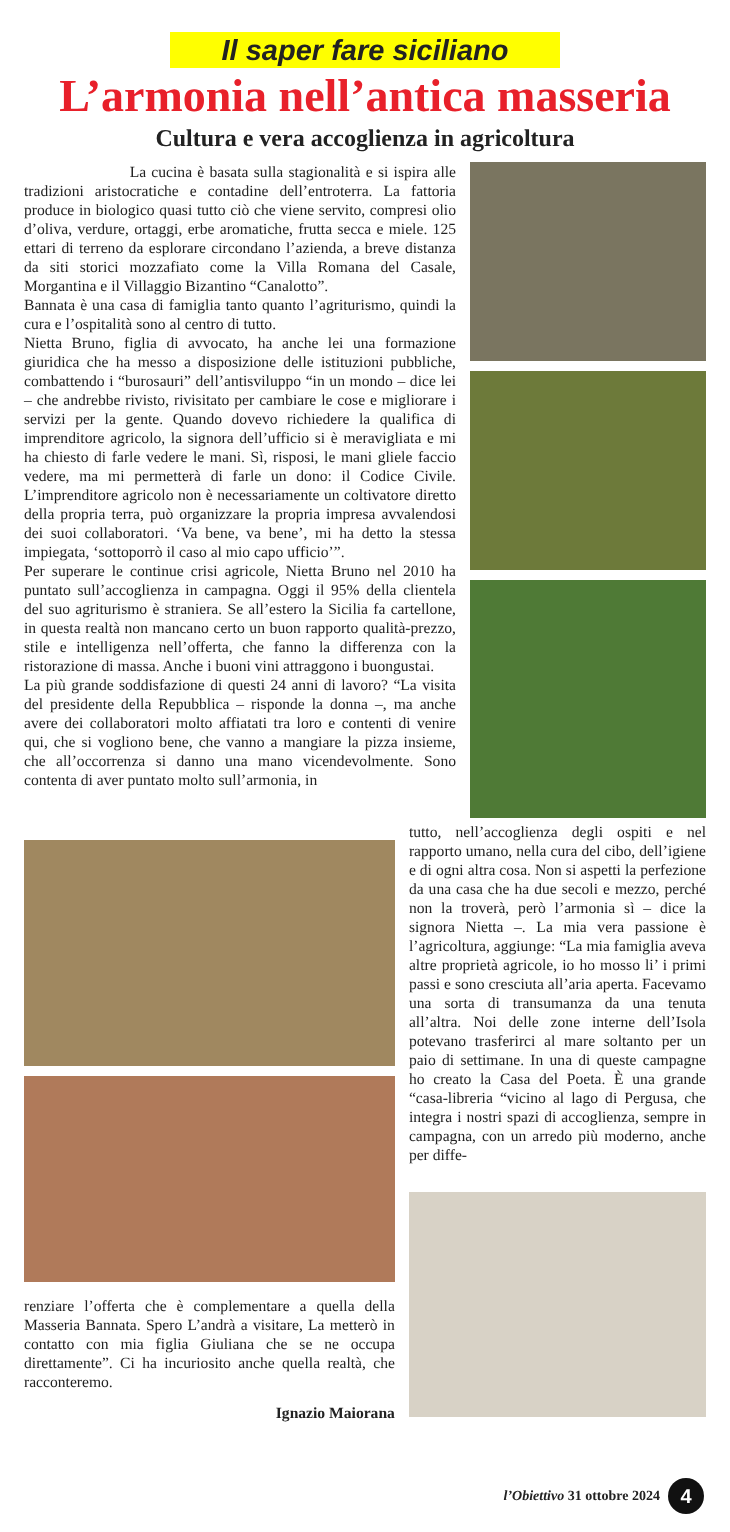Il saper fare siciliano
L’armonia nell’antica masseria
Cultura e vera accoglienza in agricoltura
La cucina è basata sulla stagionalità e si ispira alle tradizioni aristocratiche e contadine dell’entroterra. La fattoria produce in biologico quasi tutto ciò che viene servito, compresi olio d’oliva, verdure, ortaggi, erbe aromatiche, frutta secca e miele. 125 ettari di terreno da esplorare circondano l’azienda, a breve distanza da siti storici mozzafiato come la Villa Romana del Casale, Morgantina e il Villaggio Bizantino “Canalotto”.
Bannata è una casa di famiglia tanto quanto l’agriturismo, quindi la cura e l’ospitalità sono al centro di tutto.
Nietta Bruno, figlia di avvocato, ha anche lei una formazione giuridica che ha messo a disposizione delle istituzioni pubbliche, combattendo i “burosauri” dell’antisviluppo “in un mondo – dice lei – che andrebbe rivisto, rivisitato per cambiare le cose e migliorare i servizi per la gente. Quando dovevo richiedere la qualifica di imprenditore agricolo, la signora dell’ufficio si è meravigliata e mi ha chiesto di farle vedere le mani. Sì, risposi, le mani gliele faccio vedere, ma mi permetterà di farle un dono: il Codice Civile. L’imprenditore agricolo non è necessariamente un coltivatore diretto della propria terra, può organizzare la propria impresa avvalendosi dei suoi collaboratori. ‘Va bene, va bene’, mi ha detto la stessa impiegata, ‘sottoporrò il caso al mio capo ufficio’”.
Per superare le continue crisi agricole, Nietta Bruno nel 2010 ha puntato sull’accoglienza in campagna. Oggi il 95% della clientela del suo agriturismo è straniera. Se all’estero la Sicilia fa cartellone, in questa realtà non mancano certo un buon rapporto qualità-prezzo, stile e intelligenza nell’offerta, che fanno la differenza con la ristorazione di massa. Anche i buoni vini attraggono i buongustai.
La più grande soddisfazione di questi 24 anni di lavoro? “La visita del presidente della Repubblica – risponde la donna –, ma anche avere dei collaboratori molto affiatati tra loro e contenti di venire qui, che si vogliono bene, che vanno a mangiare la pizza insieme, che all’occorrenza si danno una mano vicendevolmente. Sono contenta di aver puntato molto sull’armonia, in
renziare l’offerta che è complementare a quella della Masseria Bannata. Spero L’andrà a visitare, La metterò in contatto con mia figlia Giuliana che se ne occupa direttamente”. Ci ha incuriosito anche quella realtà, che racconteremo.
Ignazio Maiorana
tutto, nell’accoglienza degli ospiti e nel rapporto umano, nella cura del cibo, dell’igiene e di ogni altra cosa. Non si aspetti la perfezione da una casa che ha due secoli e mezzo, perché non la troverà, però l’armonia sì – dice la signora Nietta –. La mia vera passione è l’agricoltura, aggiunge: “La mia famiglia aveva altre proprietà agricole, io ho mosso li’ i primi passi e sono cresciuta all’aria aperta. Facevamo una sorta di transumanza da una tenuta all’altra. Noi delle zone interne dell’Isola potevano trasferirci al mare soltanto per un paio di settimane. In una di queste campagne ho creato la Casa del Poeta. È una grande “casa-libreria “vicino al lago di Pergusa, che integra i nostri spazi di accoglienza, sempre in campagna, con un arredo più moderno, anche per diffe-
l’Obiettivo 31 ottobre 2024
4